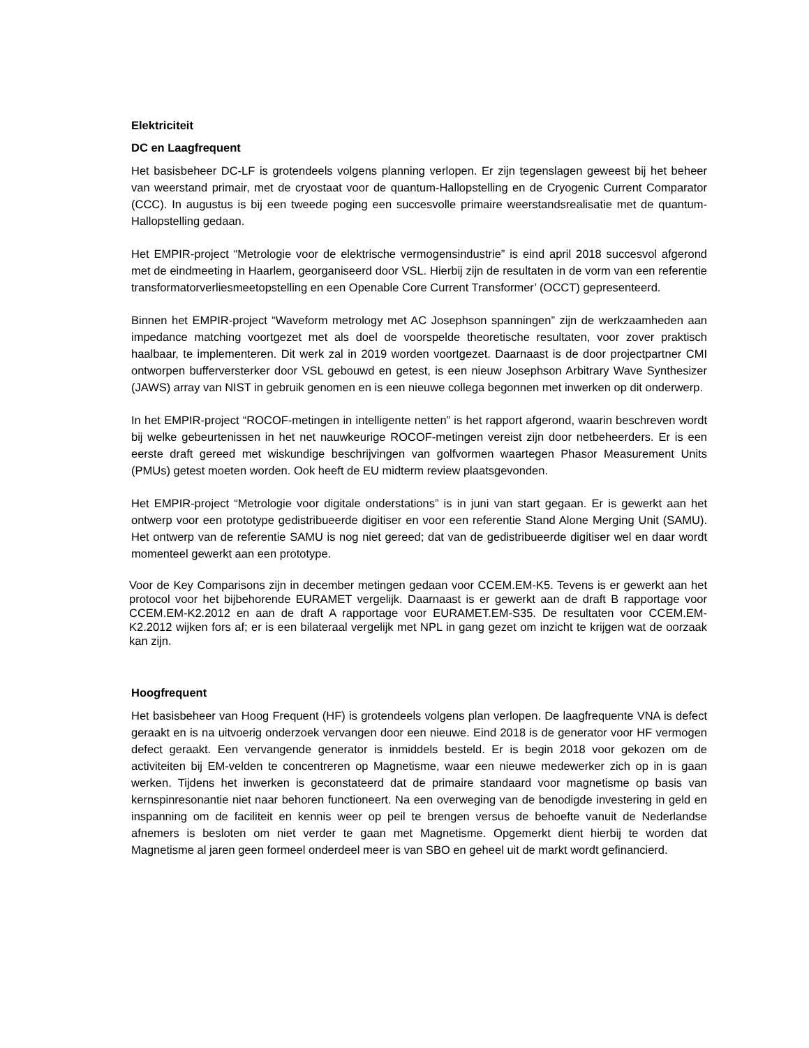Elektriciteit
DC en Laagfrequent
Het basisbeheer DC-LF is grotendeels volgens planning verlopen. Er zijn tegenslagen geweest bij het beheer van weerstand primair, met de cryostaat voor de quantum-Hallopstelling en de Cryogenic Current Comparator (CCC). In augustus is bij een tweede poging een succesvolle primaire weerstandsrealisatie met de quantum-Hallopstelling gedaan.
Het EMPIR-project “Metrologie voor de elektrische vermogensindustrie” is eind april 2018 succesvol afgerond met de eindmeeting in Haarlem, georganiseerd door VSL. Hierbij zijn de resultaten in de vorm van een referentie transformatorverliesmeetopstelling en een Openable Core Current Transformer’ (OCCT) gepresenteerd.
Binnen het EMPIR-project “Waveform metrology met AC Josephson spanningen” zijn de werkzaamheden aan impedance matching voortgezet met als doel de voorspelde theoretische resultaten, voor zover praktisch haalbaar, te implementeren. Dit werk zal in 2019 worden voortgezet. Daarnaast is de door projectpartner CMI ontworpen bufferversterker door VSL gebouwd en getest, is een nieuw Josephson Arbitrary Wave Synthesizer (JAWS) array van NIST in gebruik genomen en is een nieuwe collega begonnen met inwerken op dit onderwerp.
In het EMPIR-project “ROCOF-metingen in intelligente netten” is het rapport afgerond, waarin beschreven wordt bij welke gebeurtenissen in het net nauwkeurige ROCOF-metingen vereist zijn door netbeheerders. Er is een eerste draft gereed met wiskundige beschrijvingen van golfvormen waartegen Phasor Measurement Units (PMUs) getest moeten worden. Ook heeft de EU midterm review plaatsgevonden.
Het EMPIR-project “Metrologie voor digitale onderstations” is in juni van start gegaan. Er is gewerkt aan het ontwerp voor een prototype gedistribueerde digitiser en voor een referentie Stand Alone Merging Unit (SAMU). Het ontwerp van de referentie SAMU is nog niet gereed; dat van de gedistribueerde digitiser wel en daar wordt momenteel gewerkt aan een prototype.
Voor de Key Comparisons zijn in december metingen gedaan voor CCEM.EM-K5. Tevens is er gewerkt aan het protocol voor het bijbehorende EURAMET vergelijk. Daarnaast is er gewerkt aan de draft B rapportage voor CCEM.EM-K2.2012 en aan de draft A rapportage voor EURAMET.EM-S35. De resultaten voor CCEM.EM-K2.2012 wijken fors af; er is een bilateraal vergelijk met NPL in gang gezet om inzicht te krijgen wat de oorzaak kan zijn.
Hoogfrequent
Het basisbeheer van Hoog Frequent (HF) is grotendeels volgens plan verlopen. De laagfrequente VNA is defect geraakt en is na uitvoerig onderzoek vervangen door een nieuwe. Eind 2018 is de generator voor HF vermogen defect geraakt. Een vervangende generator is inmiddels besteld. Er is begin 2018 voor gekozen om de activiteiten bij EM-velden te concentreren op Magnetisme, waar een nieuwe medewerker zich op in is gaan werken. Tijdens het inwerken is geconstateerd dat de primaire standaard voor magnetisme op basis van kernspinresonantie niet naar behoren functioneert. Na een overweging van de benodigde investering in geld en inspanning om de faciliteit en kennis weer op peil te brengen versus de behoefte vanuit de Nederlandse afnemers is besloten om niet verder te gaan met Magnetisme. Opgemerkt dient hierbij te worden dat Magnetisme al jaren geen formeel onderdeel meer is van SBO en geheel uit de markt wordt gefinancierd.